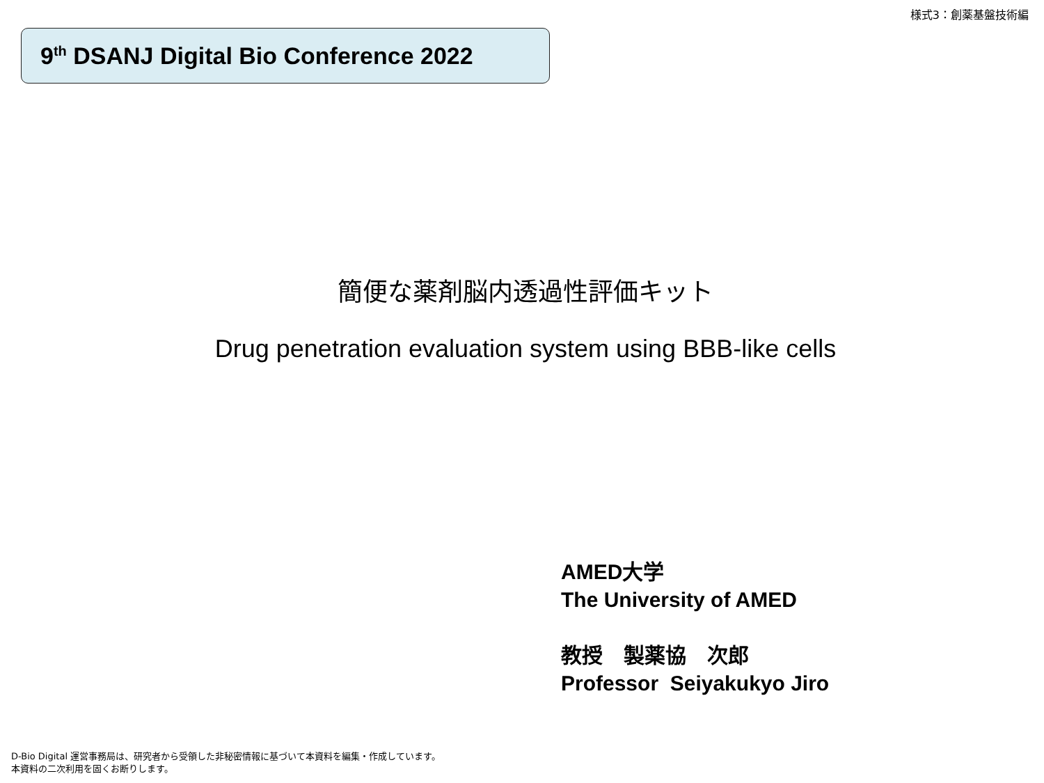様式3：創薬基盤技術編
9<sup>th</sup> DSANJ Digital Bio Conference 2022
簡便な薬剤脳内透過性評価キット
Drug penetration evaluation system using BBB-like cells
AMED大学
The University of AMED
教授　製薬協　次郎
Professor Seiyakukyo Jiro
D-Bio Digital 運営事務局は、研究者から受領した非秘密情報に基づいて本資料を編集・作成しています。
本資料の二次利用を固くお断りします。